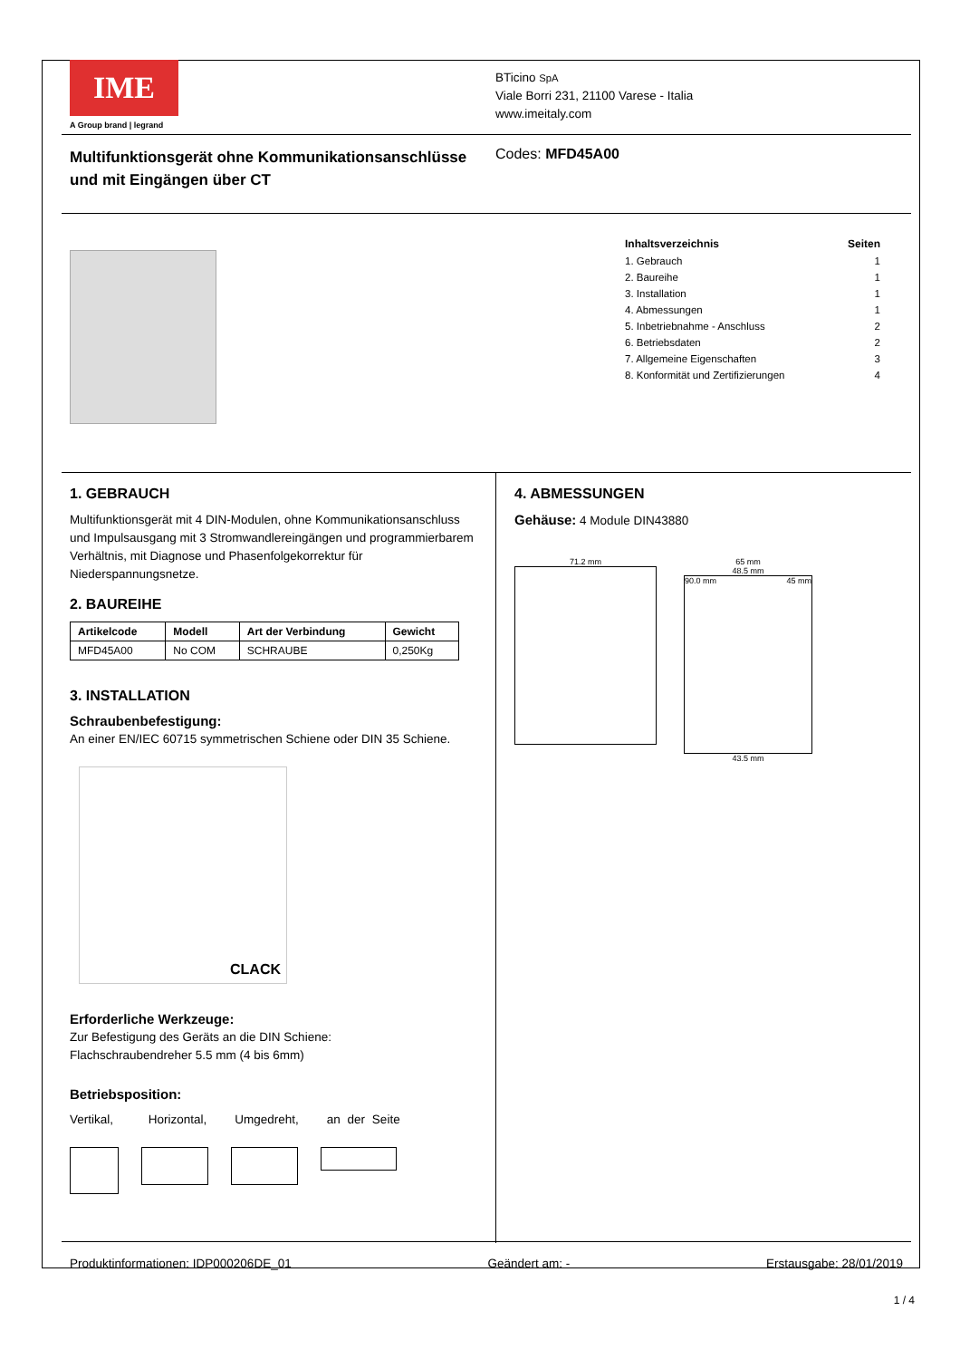IME
A Group brand | legrand
BTicino SpA
Viale Borri 231, 21100 Varese - Italia
www.imeitaly.com
Multifunktionsgerät ohne Kommunikationsanschlüsse
und mit Eingängen über CT
Codes: MFD45A00
Inhaltsverzeichnis Seiten
1. Gebrauch 1
2. Baureihe 1
3. Installation 1
4. Abmessungen 1
5. Inbetriebnahme - Anschluss 2
6. Betriebsdaten 2
7. Allgemeine Eigenschaften 3
8. Konformität und Zertifizierungen 4
1. GEBRAUCH
Multifunktionsgerät mit 4 DIN-Modulen, ohne Kommunikationsanschluss und Impulsausgang mit 3 Stromwandlereingängen und programmierbarem Verhältnis, mit Diagnose und Phasenfolgekorrektur für Niederspannungsnetze.
2. BAUREIHE
| Artikelcode | Modell | Art der Verbindung | Gewicht |
| --- | --- | --- | --- |
| MFD45A00 | No COM | SCHRAUBE | 0,250Kg |
3. INSTALLATION
Schraubenbefestigung:
An einer EN/IEC 60715 symmetrischen Schiene oder DIN 35 Schiene.
CLACK
Erforderliche Werkzeuge:
Zur Befestigung des Geräts an die DIN Schiene:
Flachschraubendreher 5.5 mm (4 bis 6mm)
Betriebsposition:
Vertikal, Horizontal, Umgedreht, an der Seite
4. ABMESSUNGEN
Gehäuse: 4 Module DIN43880
71.2 mm 65 mm
48.5 mm
90.0 mm 45 mm
43.5 mm
Produktinformationen: IDP000206DE_01 Geändert am: - Erstausgabe: 28/01/2019
1 / 4